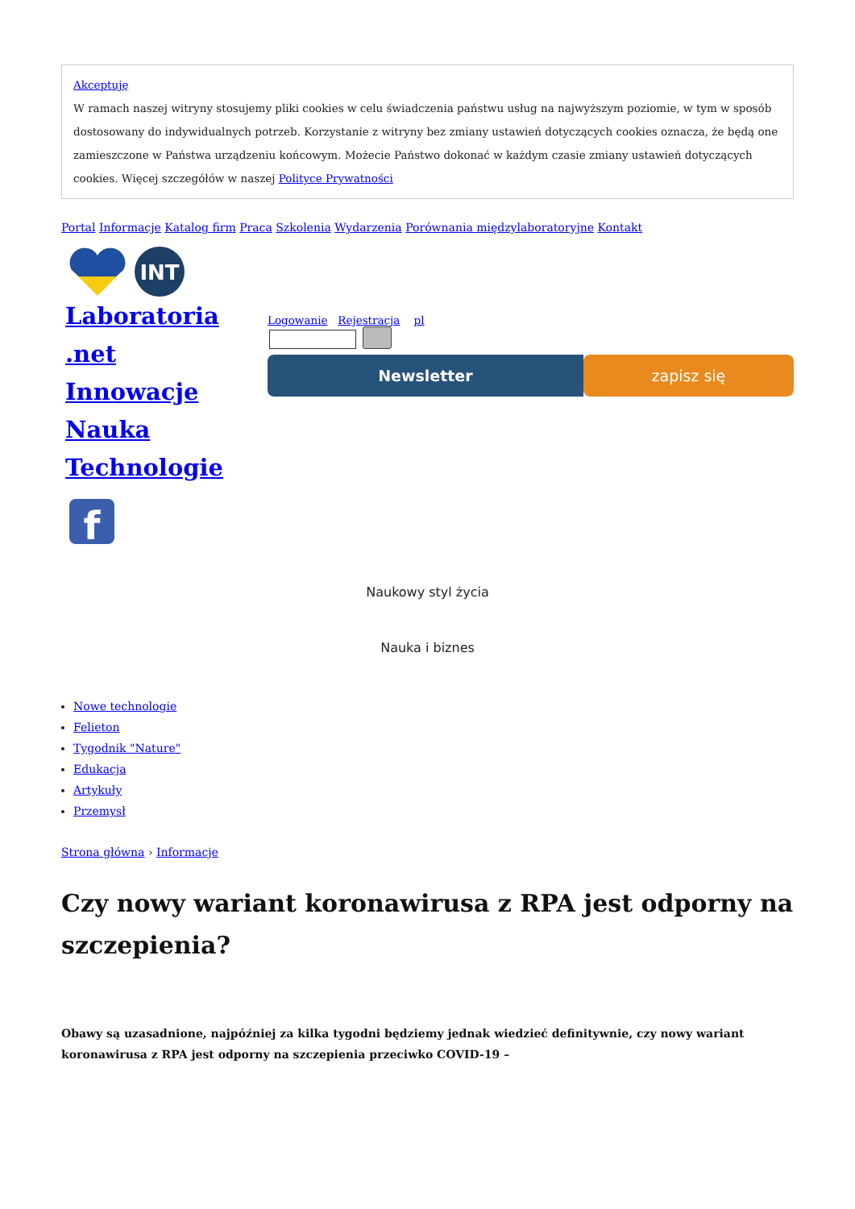Akceptuję
W ramach naszej witryny stosujemy pliki cookies w celu świadczenia państwu usług na najwyższym poziomie, w tym w sposób dostosowany do indywidualnych potrzeb. Korzystanie z witryny bez zmiany ustawień dotyczących cookies oznacza, że będą one zamieszczone w Państwa urządzeniu końcowym. Możecie Państwo dokonać w każdym czasie zmiany ustawień dotyczących cookies. Więcej szczegółów w naszej Polityce Prywatności
Portal Informacje Katalog firm Praca Szkolenia Wydarzenia Porównania międzylaboratoryjne Kontakt
INT
Laboratoria
.net
Innowacje
Nauka
Technologie
Logowanie Rejestracja pl
Newsletter zapisz się
f
Naukowy styl życia
Nauka i biznes
Nowe technologie
Felieton
Tygodnik "Nature"
Edukacja
Artykuły
Przemysł
Strona główna › Informacje
Czy nowy wariant koronawirusa z RPA jest odporny na szczepienia?
Obawy są uzasadnione, najpóźniej za kilka tygodni będziemy jednak wiedzieć definitywnie, czy nowy wariant koronawirusa z RPA jest odporny na szczepienia przeciwko COVID-19 –